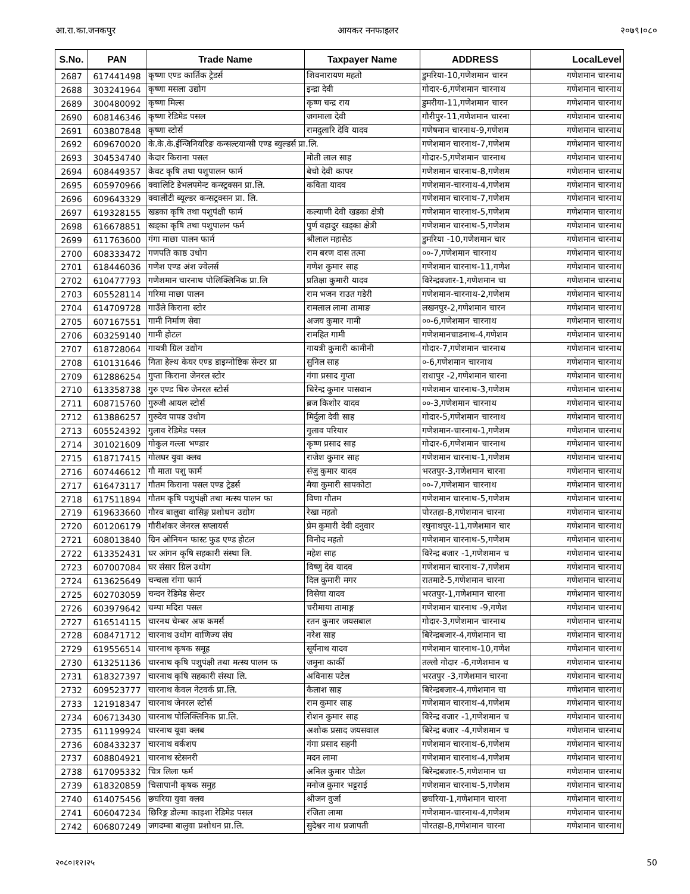आ.रा.का.जनकपुर आयकर ननफाइलर २०७९।०८०
| S.No. | PAN | Trade Name | Taxpayer Name | ADDRESS | LocalLevel |
| --- | --- | --- | --- | --- | --- |
| 2687 | 617441498 | कृष्णा एण्ड कार्तिक ट्रेडर्स | शिवनारायण महतो | डुमरिया-10,गणेशमान चारन | गणेशमान चारनाथ |
| 2688 | 303241964 | कृष्णा मसला उद्योग | इन्द्रा देवी | गोदार-6,गणेशमान चारनाथ | गणेशमान चारनाथ |
| 2689 | 300480092 | कृष्णा मिल्स | कृष्ण चन्द्र राय | डुमरीया-11,गणेशमान चारन | गणेशमान चारनाथ |
| 2690 | 608146346 | कृष्णा रेडिमेड पसल | जगमाला देवी | गौरीपुर-11,गणेशमान चारना | गणेशमान चारनाथ |
| 2691 | 603807848 | कृष्णा स्टोर्स | रामदुलारि देवि यादव | गणेषमान चारनाथ-9,गणेशम | गणेशमान चारनाथ |
| 2692 | 609670020 | के.के.के.ईन्जिनियरिङ कन्सल्टयान्सी एण्ड ब्युल्डर्स प्रा.लि. | | गणेशमान चारनाथ-7,गणेशम | गणेशमान चारनाथ |
| 2693 | 304534740 | केदार किराना पसल | मोती लाल साह | गोदार-5,गणेशमान चारनाथ | गणेशमान चारनाथ |
| 2694 | 608449357 | केवट कृषि तथा पशुपालन फार्म | बेचो देवी कापर | गणेशमान चारनाथ-8,गणेशम | गणेशमान चारनाथ |
| 2695 | 605970966 | क्वालिटि डेभलपमेन्ट कन्स्ट्रक्सन प्रा.लि. | कविता यादव | गणेशमान-चारनाथ-4,गणेशम | गणेशमान चारनाथ |
| 2696 | 609643329 | क्वालीटी ब्यूल्डर कन्सट्रक्सन प्रा. लि. | | गणेशमान चारनाथ-7,गणेशम | गणेशमान चारनाथ |
| 2697 | 619328155 | खडका कृषि तथा पशुपंक्षी फार्म | कल्याणी देवी खडका क्षेत्री | गणेशमान चारनाथ-5,गणेशम | गणेशमान चारनाथ |
| 2698 | 616678851 | खड्का कृषि तथा पशुपालन फर्म | पुर्ण वहादुर खड्का क्षेत्री | गणेशमान चारनाथ-5,गणेशम | गणेशमान चारनाथ |
| 2699 | 611763600 | गंगा माछा पालन फार्म | श्रीलाल महासेठ | डुमरिया -10,गणेशमान चार | गणेशमान चारनाथ |
| 2700 | 608333472 | गणपति काष्ठ उधोग | राम बरण दास तत्मा | ००-7,गणेशमान चारनाथ | गणेशमान चारनाथ |
| 2701 | 618446036 | गणेश एण्ड अंश ज्वेलर्स | गणेश कुमार साह | गणेशमान चारनाथ-11,गणेश | गणेशमान चारनाथ |
| 2702 | 610477793 | गणेशमान चारनाथ पोलिक्लिनिक प्रा.लि | प्रतिक्षा कुमारी यादव | विरेन्द्रवजार-1,गणेशमान चा | गणेशमान चारनाथ |
| 2703 | 605528114 | गरिमा माछा पालन | राम भजन राउत गडेरी | गणेशमान-चारनाथ-2,गणेशम | गणेशमान चारनाथ |
| 2704 | 614709728 | गाउँले किराना स्टोर | रामलाल लामा तामाङ | लखनपुर-2,गणेशमान चारन | गणेशमान चारनाथ |
| 2705 | 607167551 | गामी निर्माण सेवा | अजय कुमार गामी | ००-6,गणेशमान चारनाथ | गणेशमान चारनाथ |
| 2706 | 603259140 | गामी होटल | रामहित गामी | गणेशमानचाडनाथ-4,गणेशम | गणेशमान चारनाथ |
| 2707 | 618728064 | गायत्री ग्रिल उद्योग | गायत्री कुमारी कामीनी | गोदार-7,गणेशमान चारनाथ | गणेशमान चारनाथ |
| 2708 | 610131646 | गिता हेल्थ केयर एण्ड डाइग्नोष्टिक सेन्टर प्रा | सुनिल साह | ०-6,गणेशमान चारनाथ | गणेशमान चारनाथ |
| 2709 | 612886254 | गुप्ता किराना जेनरल स्टोर | गंगा प्रसाद गुप्ता | राधापुर -2,गणेशमान चारना | गणेशमान चारनाथ |
| 2710 | 613358738 | गुरु एण्ड धिरु जेनरल स्टोर्स | धिरेन्द्र कुमार पासवान | गणेशमान चारनाथ-3,गणेशम | गणेशमान चारनाथ |
| 2711 | 608715760 | गुरुजी आयल स्टोर्स | ब्रज किशोर यादव | ००-3,गणेशमान चारनाथ | गणेशमान चारनाथ |
| 2712 | 613886257 | गुरुदेव पापड उधोग | मिर्दुला देवी साह | गोदार-5,गणेशमान चारनाथ | गणेशमान चारनाथ |
| 2713 | 605524392 | गुलाव रेडिमेड पसल | गुलाव परियार | गणेशमान-चारनाथ-1,गणेशम | गणेशमान चारनाथ |
| 2714 | 301021609 | गोकुल गल्ला भण्डार | कृष्ण प्रसाद साह | गोदार-6,गणेशमान चारनाथ | गणेशमान चारनाथ |
| 2715 | 618717415 | गोलघर युवा क्लव | राजेश कुमार साह | गणेशमान चारनाथ-1,गणेशम | गणेशमान चारनाथ |
| 2716 | 607446612 | गौ माता पशु फार्म | संजु कुमार यादव | भरतपुर-3,गणेशमान चारना | गणेशमान चारनाथ |
| 2717 | 616473117 | गौतम किराना पसल एण्ड ट्रेडर्स | मैया कुमारी सापकोटा | ००-7,गणेशमान चारनाथ | गणेशमान चारनाथ |
| 2718 | 617511894 | गौतम कृषि पशुपंक्षी तथा मत्स्य पालन फा | विणा गौतम | गणेशमान चारनाथ-5,गणेशम | गणेशमान चारनाथ |
| 2719 | 619633660 | गौरव बालुवा वासिङ्ग प्रशोधन उद्योग | रेखा महतो | पोरतहा-8,गणेशमान चारना | गणेशमान चारनाथ |
| 2720 | 601206179 | गौरीशंकर जेनरल सप्लायर्स | प्रेम कुमारी देवी दनुवार | रघुनाथपुर-11,गणेशमान चार | गणेशमान चारनाथ |
| 2721 | 608013840 | ग्रिन ओनियन फास्ट फुड एण्ड होटल | विनोद महतो | गणेशमान चारनाथ-5,गणेशम | गणेशमान चारनाथ |
| 2722 | 613352431 | घर आंगन कृषि सहकारी संस्था लि. | महेश साह | विरेन्द्र बजार -1,गणेशमान च | गणेशमान चारनाथ |
| 2723 | 607007084 | घर संसार ग्रिल उधोग | विष्णु देव यादव | गणेशमान चारनाथ-7,गणेशम | गणेशमान चारनाथ |
| 2724 | 613625649 | चन्चला रांगा फार्म | दिल कुमारी मगर | रातमाटे-5,गणेशमान चारना | गणेशमान चारनाथ |
| 2725 | 602703059 | चन्दन रेडिमेड सेन्टर | विसेया यादव | भरतपुर-1,गणेशमान चारना | गणेशमान चारनाथ |
| 2726 | 603979642 | चम्पा मदिरा पसल | चरीमाया तामाङ्ग | गणेशमान चारनाथ -9,गणेश | गणेशमान चारनाथ |
| 2727 | 616514115 | चारनथ चेम्बर अफ कमर्स | रतन कुमार जयसबाल | गोदार-3,गणेशमान चारनाथ | गणेशमान चारनाथ |
| 2728 | 608471712 | चारनाथ उधोग वाणिज्य संघ | नरेश साह | बिरेन्द्रबजार-4,गणेशमान चा | गणेशमान चारनाथ |
| 2729 | 619556514 | चारनाथ कृषक समूह | सूर्यनाथ यादव | गणेशमान चारनाथ-10,गणेश | गणेशमान चारनाथ |
| 2730 | 613251136 | चारनाथ कृषि पशुपंक्षी तथा मत्स्य पालन फ | जमुना कार्की | तल्लो गोदार -6,गणेशमान च | गणेशमान चारनाथ |
| 2731 | 618327397 | चारनाथ कृषि सहकारी संस्था लि. | अविनास पटेल | भरतपुर -3,गणेशमान चारना | गणेशमान चारनाथ |
| 2732 | 609523777 | चारनाथ केवल नेटवर्क प्रा.लि. | कैलाश साह | बिरेन्द्रबजार-4,गणेशमान चा | गणेशमान चारनाथ |
| 2733 | 121918347 | चारनाथ जेनरल स्टोर्स | राम कुमार साह | गणेशमान चारनाथ-4,गणेशम | गणेशमान चारनाथ |
| 2734 | 606713430 | चारनाथ पोलिक्लिनिक प्रा.लि. | रोशन कुमार साह | विरेन्द्र वजार -1,गणेशमान च | गणेशमान चारनाथ |
| 2735 | 611199924 | चारनाथ यूवा क्लब | अशोक प्रसाद जयसवाल | बिरेन्द्र बजार -4,गणेशमान च | गणेशमान चारनाथ |
| 2736 | 608433237 | चारनाथ वर्कशप | गंगा प्रसाद सहनी | गणेशमान चारनाथ-6,गणेशम | गणेशमान चारनाथ |
| 2737 | 608804921 | चारनाथ स्टेसनरी | मदन लामा | गणेशमान चारनाथ-4,गणेशम | गणेशमान चारनाथ |
| 2738 | 617095332 | चित्र लिला फर्म | अनिल कुमार पौडेल | बिरेन्द्रबजार-5,गणेशमान चा | गणेशमान चारनाथ |
| 2739 | 618320859 | चिसापानी कृषक समुह | मनोज कुमार भट्टराई | गणेशमान चारनाथ-5,गणेशम | गणेशमान चारनाथ |
| 2740 | 614075456 | छघरिया युवा क्लव | श्रीजन वुर्जा | छघरिया-1,गणेशमान चारना | गणेशमान चारनाथ |
| 2741 | 606047234 | छिरिङ्ग डोल्मा काइशा रेडिमेड पसल | रंजिता लामा | गणेशमान-चारनाथ-4,गणेशम | गणेशमान चारनाथ |
| 2742 | 606807249 | जगदम्बा बालुवा प्रशोधन प्रा.लि. | सुदेश्वर नाथ प्रजापती | पोरतहा-8,गणेशमान चारना | गणेशमान चारनाथ |
२०८०।१२।२५ 50